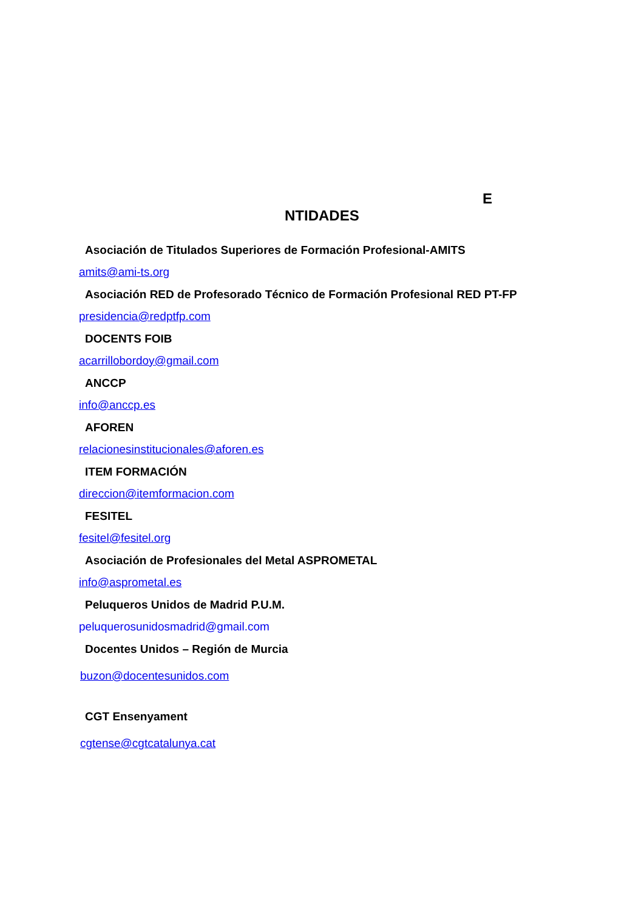E
NTIDADES
Asociación de Titulados Superiores de Formación Profesional-AMITS
amits@ami-ts.org
Asociación RED de Profesorado Técnico de Formación Profesional RED PT-FP
presidencia@redptfp.com
DOCENTS FOIB
acarrillobordoy@gmail.com
ANCCP
info@anccp.es
AFOREN
relacionesinstitucionales@aforen.es
ITEM FORMACIÓN
direccion@itemformacion.com
FESITEL
fesitel@fesitel.org
Asociación de Profesionales del Metal ASPROMETAL
info@asprometal.es
Peluqueros Unidos de Madrid P.U.M.
peluquerosunidosmadrid@gmail.com
Docentes Unidos – Región de Murcia
buzon@docentesunidos.com
CGT Ensenyament
cgtense@cgtcatalunya.cat